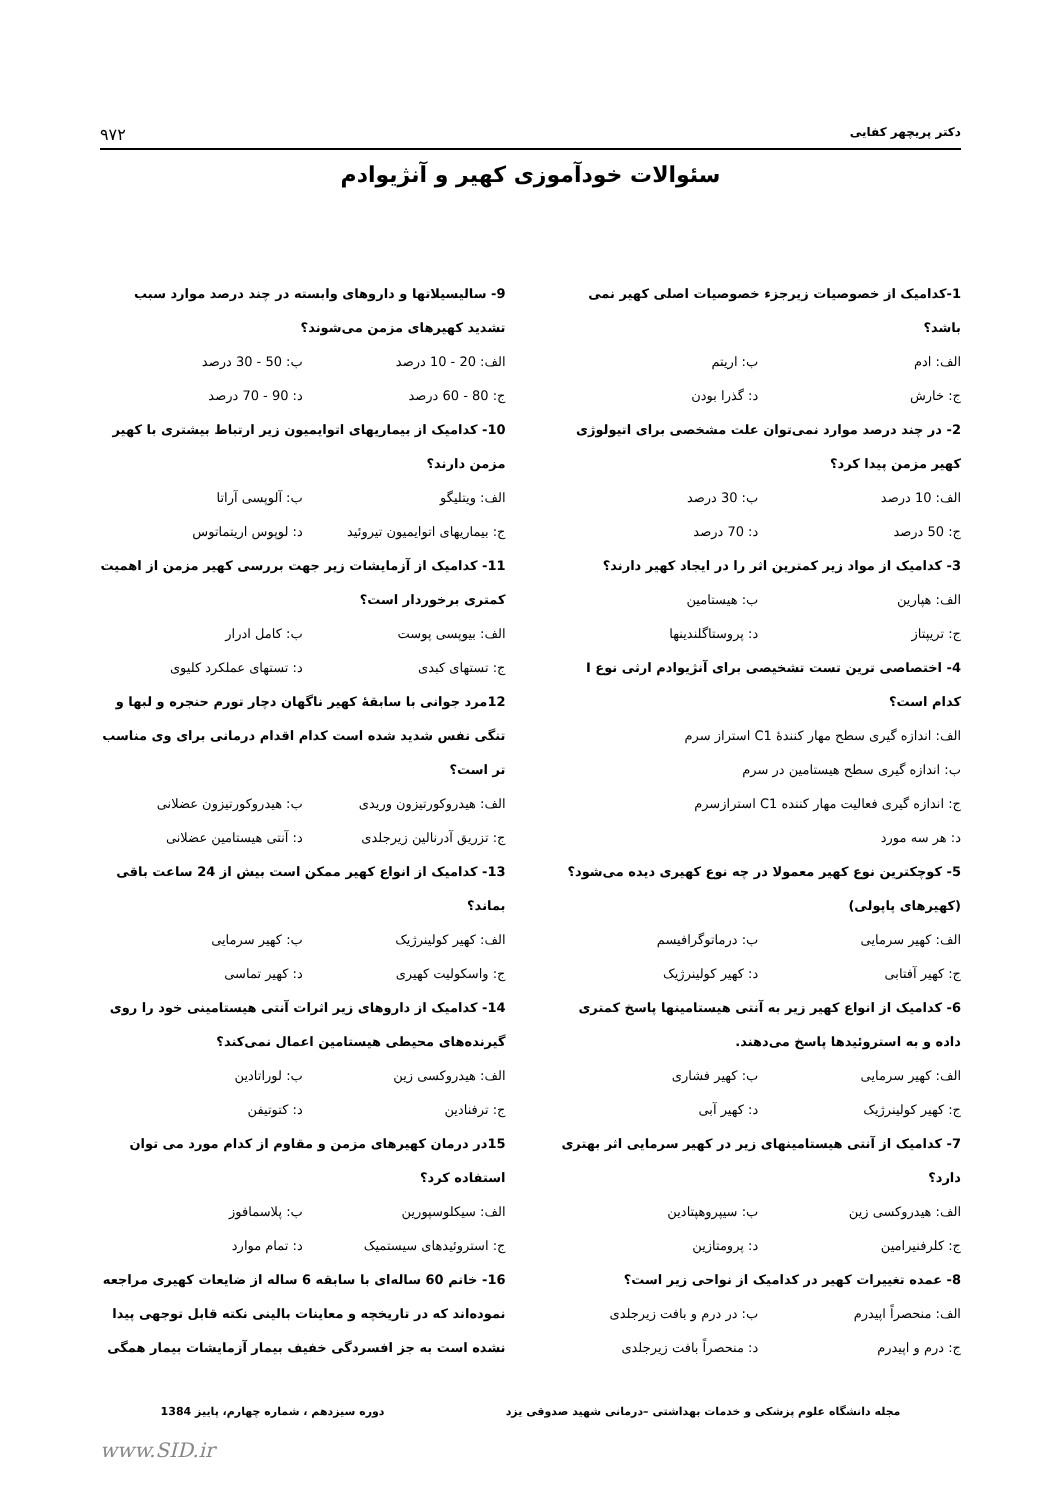دکتر پریچهر کفایی ۹۷۲
سئوالات خودآموزی کهیر و آنژیوادم
1-کدامیک از خصوصیات زیرجزء خصوصیات اصلی کهیر نمی باشد؟
الف: ادم ب: اریتم
ج: خارش د: گذرا بودن
2- در چند درصد موارد نمی‌توان علت مشخصی برای اتیولوژی کهیر مزمن پیدا کرد؟
الف: 10 درصد ب: 30 درصد
ج: 50 درصد د: 70 درصد
3- کدامیک از مواد زیر کمترین اثر را در ایجاد کهیر دارند؟
الف: هپارین ب: هیستامین
ج: تریپتاز د: پروستاگلندینها
4- اختصاصی ترین تست تشخیصی برای آنژیوادم ارثی نوع I کدام است؟
الف: اندازه گیری سطح مهار کنندهٔ C1 استراز سرم
ب: اندازه گیری سطح هیستامین در سرم
ج: اندازه گیری فعالیت مهار کننده C1 استرازسرم
د: هر سه مورد
5- کوچکترین نوع کهیر معمولا در چه نوع کهیری دیده می‌شود؟ (کهیرهای پاپولی)
الف: کهیر سرمایی ب: درماتوگرافیسم
ج: کهیر آفتابی د: کهیر کولینرژیک
6- کدامیک از انواع کهیر زیر به آنتی هیستامینها پاسخ کمتری داده و به استروئیدها پاسخ می‌دهند.
الف: کهیر سرمایی ب: کهیر فشاری
ج: کهیر کولینرژیک د: کهیر آبی
7- کدامیک از آنتی هیستامینهای زیر در کهیر سرمایی اثر بهتری دارد؟
الف: هیدروکسی زین ب: سیپروهپتادین
ج: کلرفنیرامین د: پرومتازین
8- عمده تغییرات کهیر در کدامیک از نواحی زیر است؟
الف: منحصراً اپیدرم ب: در درم و بافت زیرجلدی
ج: درم و اپیدرم د: منحصراً بافت زیرجلدی
9- سالیسیلاتها و داروهای وابسته در چند درصد موارد سبب تشدید کهیرهای مزمن می‌شوند؟
الف: 20 - 10 درصد ب: 50 - 30 درصد
ج: 80 - 60 درصد د: 90 - 70 درصد
10- کدامیک از بیماریهای اتوایمیون زیر ارتباط بیشتری با کهیر مزمن دارند؟
الف: ویتلیگو ب: آلوپسی آراتا
ج: بیماریهای اتوایمیون تیروئید د: لوپوس اریتماتوس
11- کدامیک از آزمایشات زیر جهت بررسی کهیر مزمن از اهمیت کمتری برخوردار است؟
الف: بیوپسی پوست ب: کامل ادرار
ج: تستهای کبدی د: تستهای عملکرد کلیوی
12مرد جوانی با سابقهٔ کهیر ناگهان دچار تورم حنجره و لبها و تنگی نفس شدید شده است کدام اقدام درمانی برای وی مناسب تر است؟
الف: هیدروکورتیزون وریدی ب: هیدروکورتیزون عضلانی
ج: تزریق آدرنالین زیرجلدی د: آنتی هیستامین عضلانی
13- کدامیک از انواع کهیر ممکن است بیش از 24 ساعت باقی بماند؟
الف: کهیر کولینرژیک ب: کهیر سرمایی
ج: واسکولیت کهیری د: کهیر تماسی
14- کدامیک از داروهای زیر اثرات آنتی هیستامینی خود را روی گیرنده‌های محیطی هیستامین اعمال نمی‌کند؟
الف: هیدروکسی زین ب: لوراتادین
ج: ترفنادین د: کتوتیفن
15در درمان کهیرهای مزمن و مقاوم از کدام مورد می توان استفاده کرد؟
الف: سیکلوسپورین ب: پلاسمافوز
ج: استروئیدهای سیستمیک د: تمام موارد
16- خانم 60 ساله‌ای با سابقه 6 ساله از ضایعات کهیری مراجعه نموده‌اند که در تاریخچه و معاینات بالینی نکته قابل توجهی پیدا نشده است به جز افسردگی خفیف بیمار آزمایشات بیمار همگی
مجله دانشگاه علوم پزشکی و خدمات بهداشتی –درمانی شهید صدوقی یزد دوره سیزدهم ، شماره چهارم، پاییز 1384
www.SID.ir